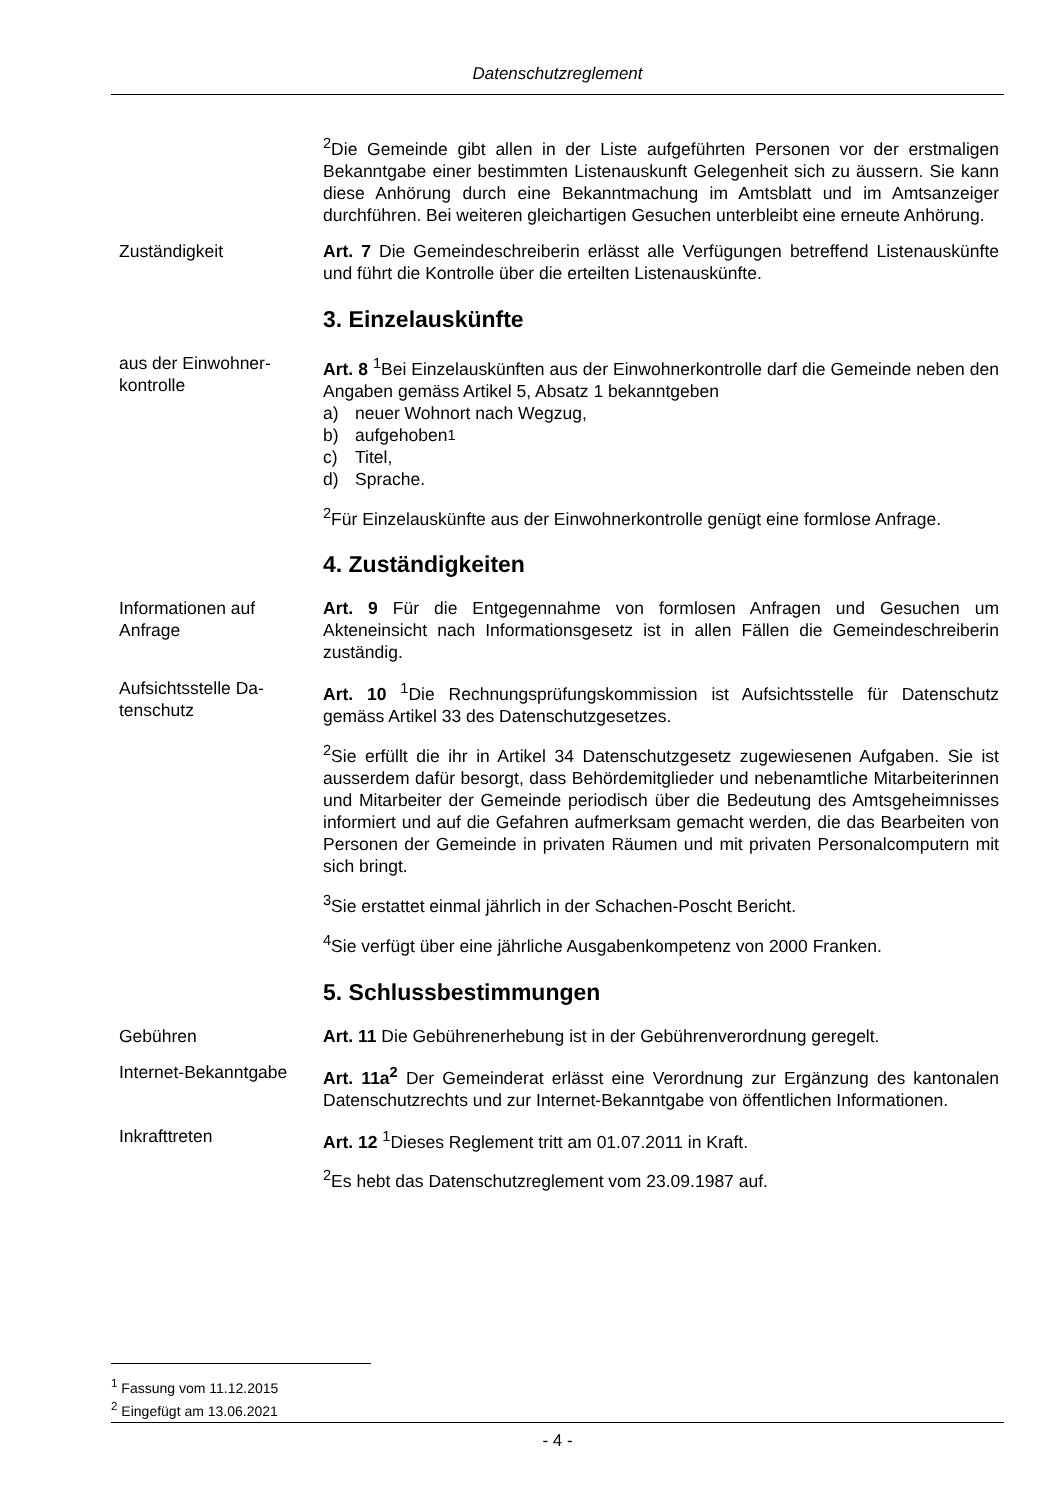Datenschutzreglement
<sup>2</sup> Die Gemeinde gibt allen in der Liste aufgeführten Personen vor der erstmaligen Bekanntgabe einer bestimmten Listenauskunft Gelegenheit sich zu äussern. Sie kann diese Anhörung durch eine Bekanntmachung im Amtsblatt und im Amtsanzeiger durchführen. Bei weiteren gleichartigen Gesuchen unterbleibt eine erneute Anhörung.
Zuständigkeit Art. 7 Die Gemeindeschreiberin erlässt alle Verfügungen betreffend Listenauskünfte und führt die Kontrolle über die erteilten Listenauskünfte.
3. Einzelauskünfte
aus der Einwohner-
kontrolle
Art. 8 <sup>1</sup>Bei Einzelauskünften aus der Einwohnerkontrolle darf die Gemeinde neben den Angaben gemäss Artikel 5, Absatz 1 bekanntgeben
a) neuer Wohnort nach Wegzug,
b) aufgehoben<sup>1</sup>
c) Titel,
d) Sprache.
<sup>2</sup> Für Einzelauskünfte aus der Einwohnerkontrolle genügt eine formlose Anfrage.
4. Zuständigkeiten
Informationen auf
Anfrage
Art. 9 Für die Entgegennahme von formlosen Anfragen und Gesuchen um Akteneinsicht nach Informationsgesetz ist in allen Fällen die Gemeindeschreiberin zuständig.
Aufsichtsstelle Da-
tenschutz
Art. 10 <sup>1</sup>Die Rechnungsprüfungskommission ist Aufsichtsstelle für Datenschutz gemäss Artikel 33 des Datenschutzgesetzes.
<sup>2</sup> Sie erfüllt die ihr in Artikel 34 Datenschutzgesetz zugewiesenen Aufgaben. Sie ist ausserdem dafür besorgt, dass Behördemitglieder und nebenamtliche Mitarbeiterinnen und Mitarbeiter der Gemeinde periodisch über die Bedeutung des Amtsgeheimnisses informiert und auf die Gefahren aufmerksam gemacht werden, die das Bearbeiten von Personen der Gemeinde in privaten Räumen und mit privaten Personalcomputern mit sich bringt.
<sup>3</sup> Sie erstattet einmal jährlich in der Schachen-Poscht Bericht.
<sup>4</sup> Sie verfügt über eine jährliche Ausgabenkompetenz von 2000 Franken.
5. Schlussbestimmungen
Gebühren Art. 11 Die Gebührenerhebung ist in der Gebührenverordnung geregelt.
Internet-Bekanntgabe
Art. 11a<sup>2</sup> Der Gemeinderat erlässt eine Verordnung zur Ergänzung des kantonalen Datenschutzrechts und zur Internet-Bekanntgabe von öffentlichen Informationen.
Inkrafttreten Art. 12 <sup>1</sup>Dieses Reglement tritt am 01.07.2011 in Kraft.
<sup>2</sup> Es hebt das Datenschutzreglement vom 23.09.1987 auf.
<sup>1</sup> Fassung vom 11.12.2015
<sup>2</sup> Eingefügt am 13.06.2021
- 4 -